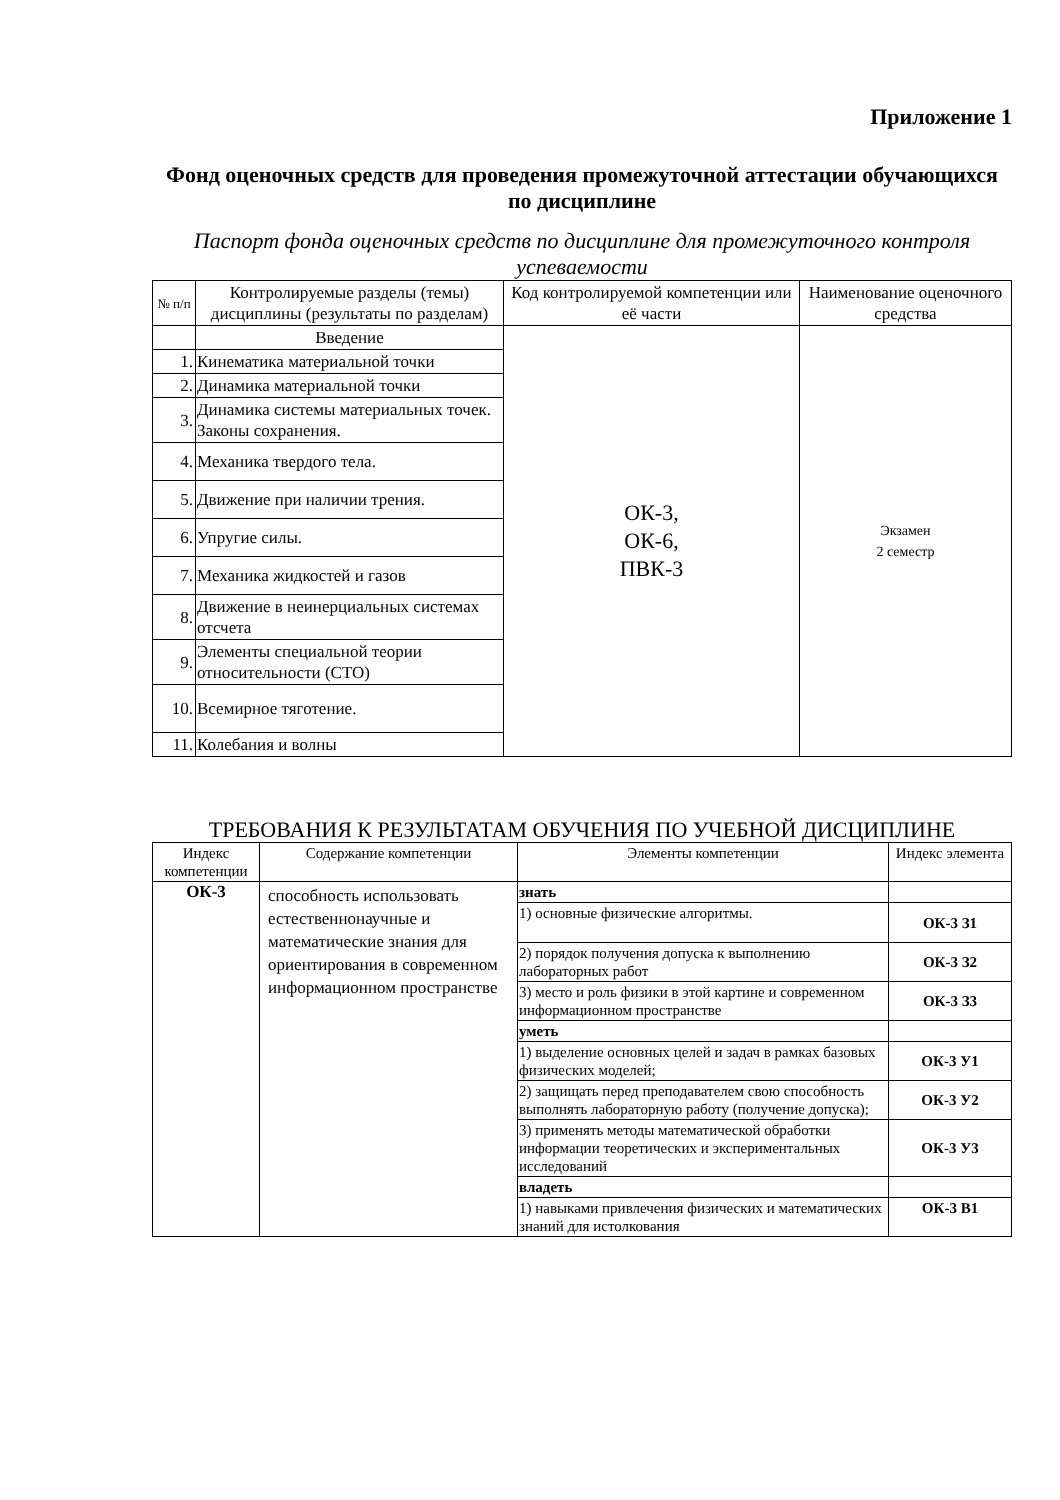Приложение 1
Фонд оценочных средств для проведения промежуточной аттестации обучающихся по дисциплине
Паспорт фонда оценочных средств по дисциплине для промежуточного контроля успеваемости
| № п/п | Контролируемые разделы (темы) дисциплины (результаты по разделам) | Код контролируемой компетенции или её части | Наименование оценочного средства |
| --- | --- | --- | --- |
| | Введение | ОК-3, ОК-6, ПВК-3 | Экзамен 2 семестр |
| 1. | Кинематика материальной точки | | |
| 2. | Динамика материальной точки | | |
| 3. | Динамика системы материальных точек. Законы сохранения. | | |
| 4. | Механика твердого тела. | | |
| 5. | Движение при наличии трения. | | |
| 6. | Упругие силы. | | |
| 7. | Механика жидкостей и газов | | |
| 8. | Движение в неинерциальных системах отсчета | | |
| 9. | Элементы специальной теории относительности (СТО) | | |
| 10. | Всемирное тяготение. | | |
| 11. | Колебания и волны | | |
ТРЕБОВАНИЯ К РЕЗУЛЬТАТАМ ОБУЧЕНИЯ ПО УЧЕБНОЙ ДИСЦИПЛИНЕ
| Индекс компетенции | Содержание компетенции | Элементы компетенции | Индекс элемента |
| --- | --- | --- | --- |
| ОК-3 | способность использовать естественнонаучные и математические знания для ориентирования в современном информационном пространстве | знать | |
| | | 1) основные физические алгоритмы. | ОК-3 З1 |
| | | 2) порядок получения допуска к выполнению лабораторных работ | ОК-3 З2 |
| | | 3) место и роль физики в этой картине и современном информационном пространстве | ОК-3 З3 |
| | | уметь | |
| | | 1) выделение основных целей и задач в рамках базовых физических моделей; | ОК-3 У1 |
| | | 2) защищать перед преподавателем свою способность выполнять лабораторную работу (получение допуска); | ОК-3 У2 |
| | | 3) применять методы математической обработки информации теоретических и экспериментальных исследований | ОК-3 У3 |
| | | владеть | |
| | | 1) навыками привлечения физических и математических знаний для истолкования | ОК-3 В1 |